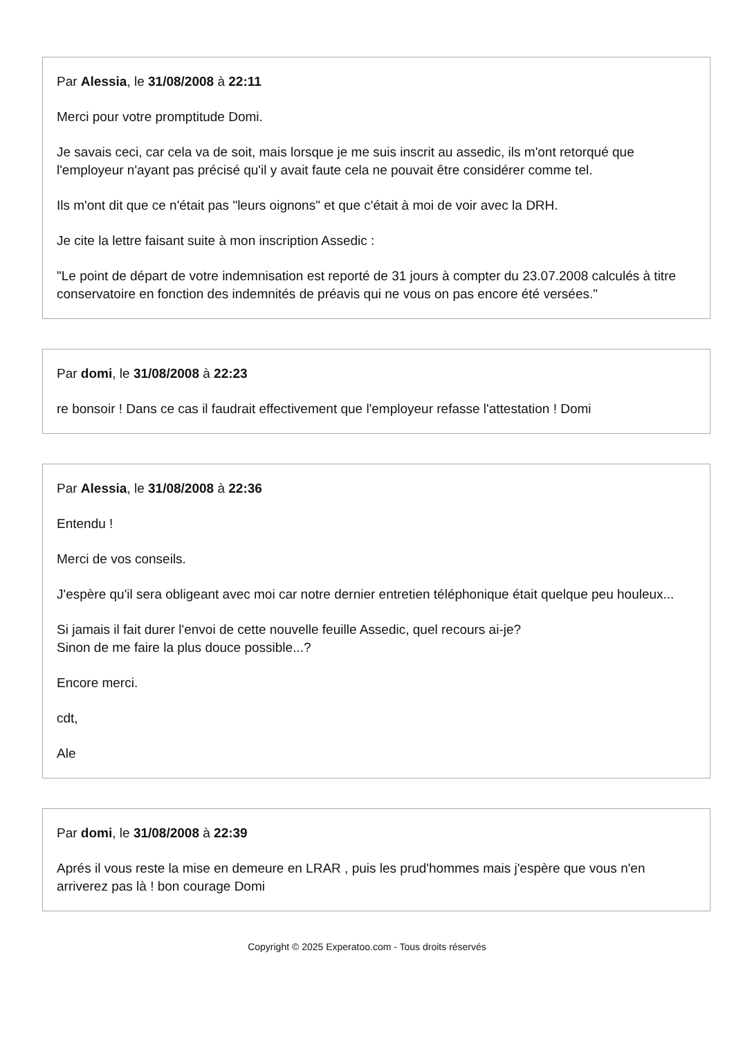Par Alessia, le 31/08/2008 à 22:11
Merci pour votre promptitude Domi.
Je savais ceci, car cela va de soit, mais lorsque je me suis inscrit au assedic, ils m'ont retorqué que l'employeur n'ayant pas précisé qu'il y avait faute cela ne pouvait être considérer comme tel.
Ils m'ont dit que ce n'était pas "leurs oignons" et que c'était à moi de voir avec la DRH.
Je cite la lettre faisant suite à mon inscription Assedic :
"Le point de départ de votre indemnisation est reporté de 31 jours à compter du 23.07.2008 calculés à titre conservatoire en fonction des indemnités de préavis qui ne vous on pas encore été versées."
Par domi, le 31/08/2008 à 22:23
re bonsoir ! Dans ce cas il faudrait effectivement que l'employeur refasse l'attestation ! Domi
Par Alessia, le 31/08/2008 à 22:36
Entendu !
Merci de vos conseils.
J'espère qu'il sera obligeant avec moi car notre dernier entretien téléphonique était quelque peu houleux...
Si jamais il fait durer l'envoi de cette nouvelle feuille Assedic, quel recours ai-je?
Sinon de me faire la plus douce possible...?
Encore merci.
cdt,
Ale
Par domi, le 31/08/2008 à 22:39
Aprés il vous reste la mise en demeure en LRAR , puis les prud'hommes mais j'espère que vous n'en arriverez pas là ! bon courage Domi
Copyright © 2025 Experatoo.com - Tous droits réservés